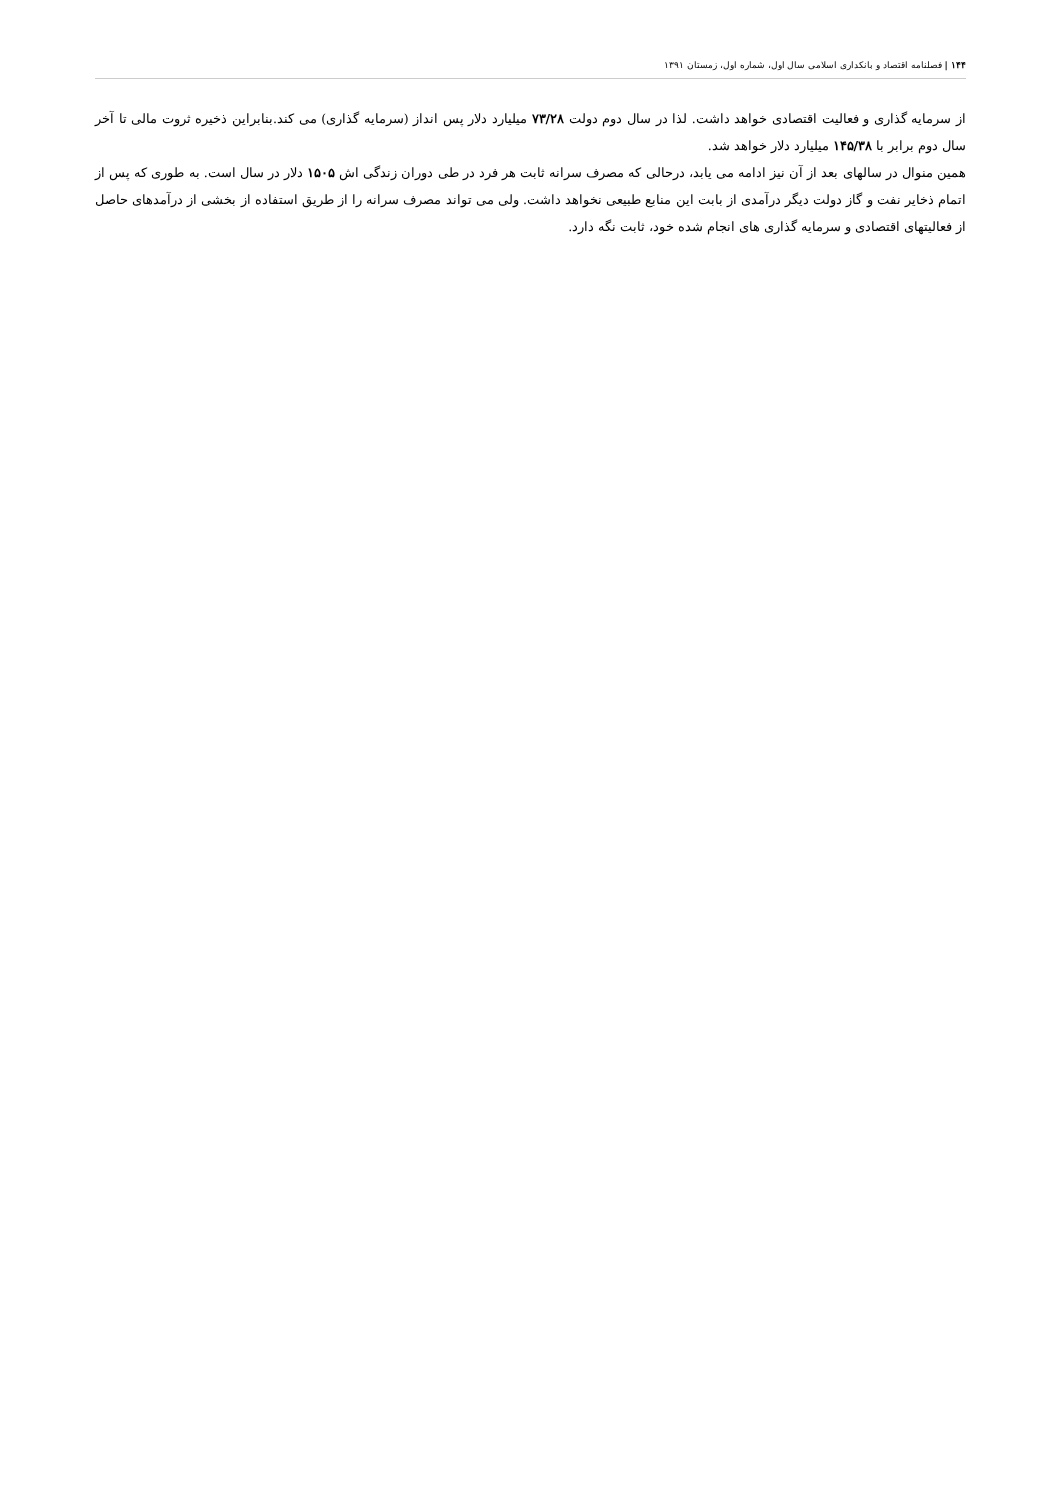۱۴۴ | فصلنامه اقتصاد و بانکداری اسلامی سال اول، شماره اول، زمستان ۱۳۹۱
از سرمایه گذاری و فعالیت اقتصادی خواهد داشت. لذا در سال دوم دولت ۷۳/۲۸ میلیارد دلار پس انداز (سرمایه گذاری) می کند.بنابراین ذخیره ثروت مالی تا آخر سال دوم برابر با ۱۴۵/۳۸ میلیارد دلار خواهد شد.
همین منوال در سالهای بعد از آن نیز ادامه می یابد، درحالی که مصرف سرانه ثابت هر فرد در طی دوران زندگی اش ۱۵۰۵ دلار در سال است. به طوری که پس از اتمام ذخایر نفت و گاز دولت دیگر درآمدی از بابت این منابع طبیعی نخواهد داشت. ولی می تواند مصرف سرانه را از طریق استفاده از بخشی از درآمدهای حاصل از فعالیتهای اقتصادی و سرمایه گذاری های انجام شده خود، ثابت نگه دارد.